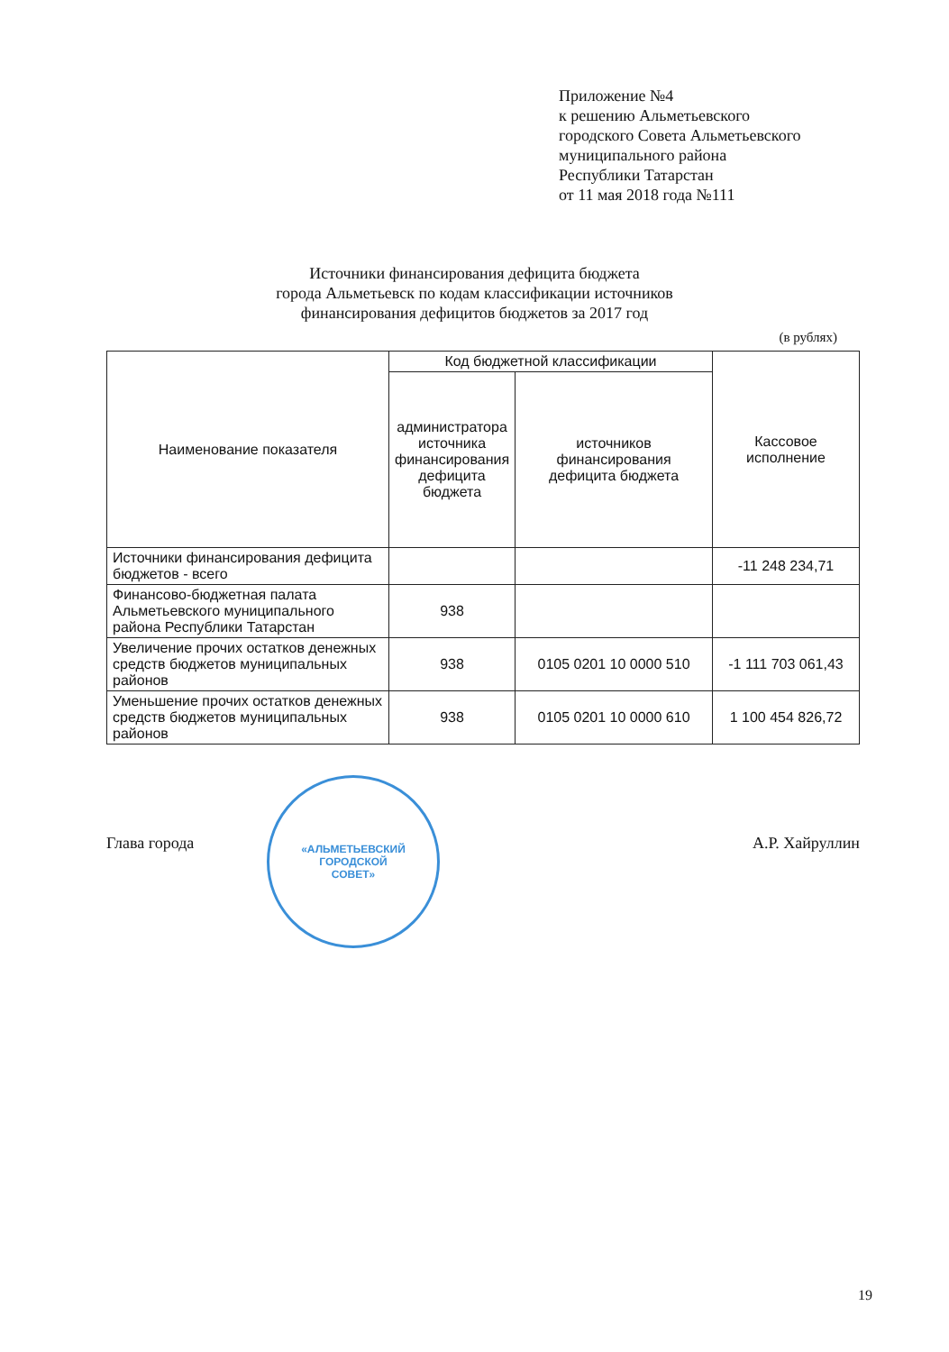Приложение №4
к решению Альметьевского
городского Совета Альметьевского
муниципального района
Республики Татарстан
от 11 мая 2018 года №111
Источники финансирования дефицита бюджета
города Альметьевск по кодам классификации источников
финансирования дефицитов бюджетов за 2017 год
(в рублях)
| Наименование показателя | Код бюджетной классификации | | Кассовое исполнение |
| --- | --- | --- | --- |
| | администратора источника финансирования дефицита бюджета | источников финансирования дефицита бюджета | |
| Источники финансирования дефицита бюджетов - всего | | | -11 248 234,71 |
| Финансово-бюджетная палата Альметьевского муниципального района Республики Татарстан | 938 | | |
| Увеличение прочих остатков денежных средств бюджетов муниципальных районов | 938 | 0105 0201 10 0000 510 | -1 111 703 061,43 |
| Уменьшение прочих остатков денежных средств бюджетов муниципальных районов | 938 | 0105 0201 10 0000 610 | 1 100 454 826,72 |
«АЛЬМЕТЬЕВСКИЙ
ГОРОДСКОЙ
СОВЕТ»
Глава города А.Р. Хайруллин
19